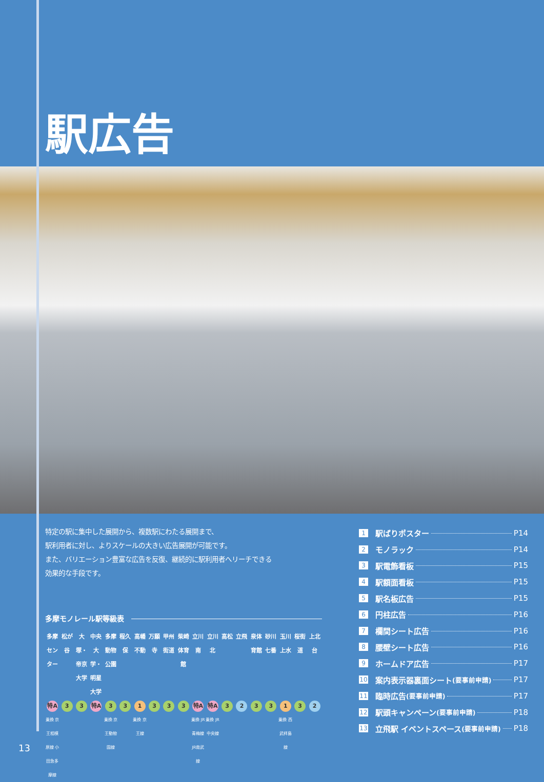駅広告
特定の駅に集中した展開から、複数駅にわたる展開まで、
駅利用者に対し、よりスケールの大きい広告展開が可能です。
また、バリエーション豊富な広告を反復、継続的に駅利用者へリーチできる
効果的な手段です。
多摩モノレール駅等級表
| 多摩センター | 松が谷 | 大塚・帝京大学 | 中央大学・明星大学 | 多摩動物公園 | 程久保 | 高幡不動 | 万願寺 | 甲州街道 | 柴崎体育館 | 立川南 | 立川北 | 高松 | 立飛 | 泉体育館 | 砂川七番 | 玉川上水 | 桜街道 | 上北台 |
| 特A | 3 | 3 | 特A | 3 | 3 | 1 | 3 | 3 | 3 | 特A | 特A | 3 | 2 | 3 | 3 | 1 | 3 | 2 |
| 乗換 京王相模原線 小田急多摩線 | | | | 乗換 京王動物園線 | | 乗換 京王線 | | | | 乗換 JR青梅線 JR南武線 | 乗換 JR中央線 | | | | | 乗換 西武拝島線 | | |
1 駅ばりポスター P14
2 モノラック P14
3 駅電飾看板 P15
4 駅額面看板 P15
5 駅名板広告 P15
6 円柱広告 P16
7 欄間シート広告 P16
8 腰壁シート広告 P16
9 ホームドア広告 P17
10 案内表示器裏面シート (要事前申請) P17
11 臨時広告 (要事前申請) P17
12 駅頭キャンペーン (要事前申請) P18
13 立飛駅 イベントスペース (要事前申請) P18
13